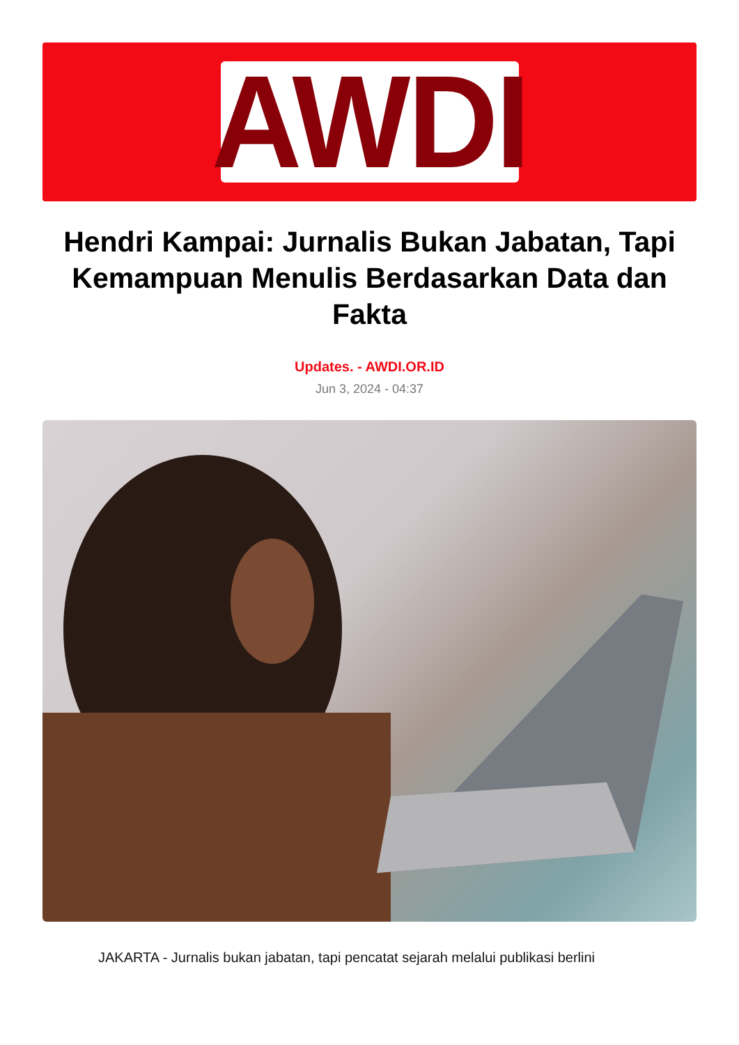AWDI
Hendri Kampai: Jurnalis Bukan Jabatan, Tapi Kemampuan Menulis Berdasarkan Data dan Fakta
Updates. - AWDI.OR.ID
Jun 3, 2024 - 04:37
JAKARTA - Jurnalis bukan jabatan, tapi pencatat sejarah melalui publikasi berlini